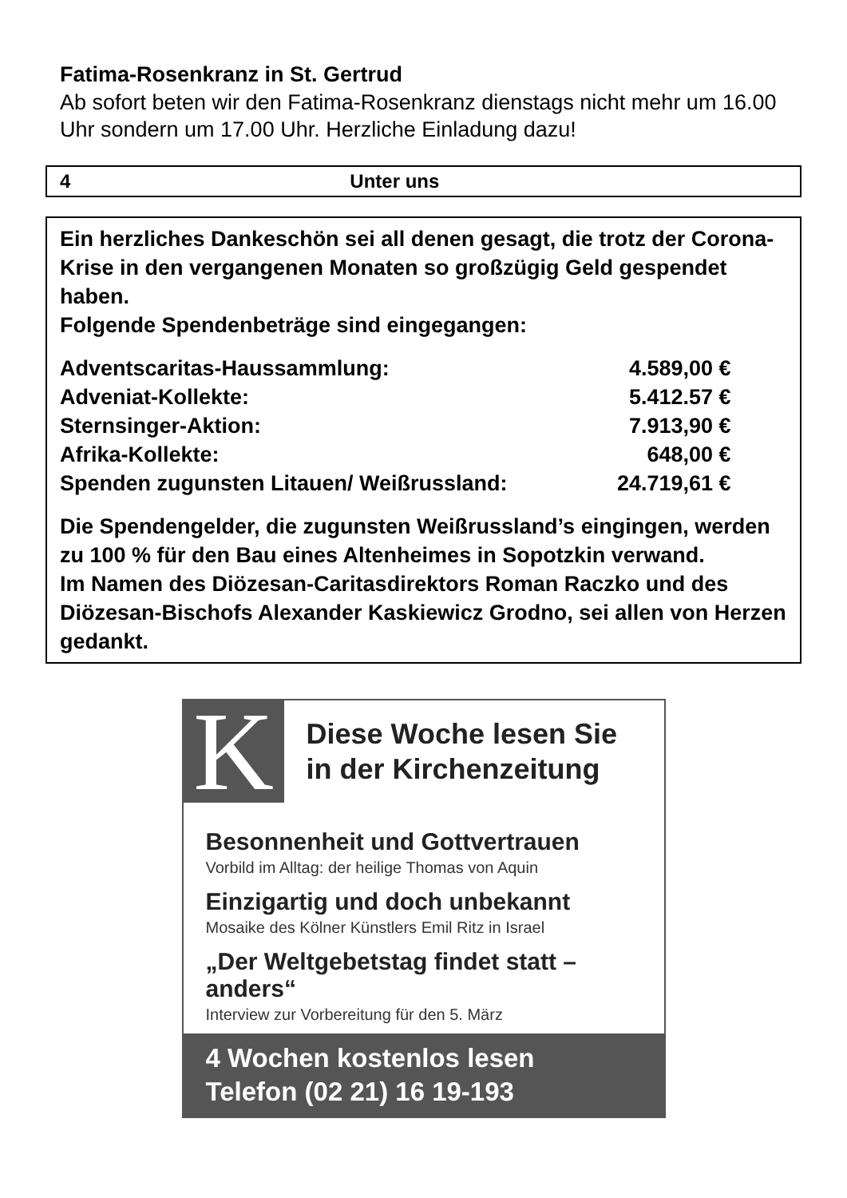Fatima-Rosenkranz in St. Gertrud
Ab sofort beten wir den Fatima-Rosenkranz dienstags nicht mehr um 16.00 Uhr sondern um 17.00 Uhr. Herzliche Einladung dazu!
4 Unter uns
Ein herzliches Dankeschön sei all denen gesagt, die trotz der Corona-Krise in den vergangenen Monaten so großzügig Geld gespendet haben.
Folgende Spendenbeträge sind eingegangen:
| Adventscaritas-Haussammlung: | 4.589,00 € |
| Adveniat-Kollekte: | 5.412.57 € |
| Sternsinger-Aktion: | 7.913,90 € |
| Afrika-Kollekte: | 648,00 € |
| Spenden zugunsten Litauen/ Weißrussland: | 24.719,61 € |
Die Spendengelder, die zugunsten Weißrussland’s eingingen, werden zu 100 % für den Bau eines Altenheimes in Sopotzkin verwand.
Im Namen des Diözesan-Caritasdirektors Roman Raczko und des Diözesan-Bischofs Alexander Kaskiewicz Grodno, sei allen von Herzen gedankt.
K
Diese Woche lesen Sie
in der Kirchenzeitung
Besonnenheit und Gottvertrauen
Vorbild im Alltag: der heilige Thomas von Aquin
Einzigartig und doch unbekannt
Mosaike des Kölner Künstlers Emil Ritz in Israel
„Der Weltgebetstag findet statt – anders“
Interview zur Vorbereitung für den 5. März
4 Wochen kostenlos lesen
Telefon (02 21) 16 19-193